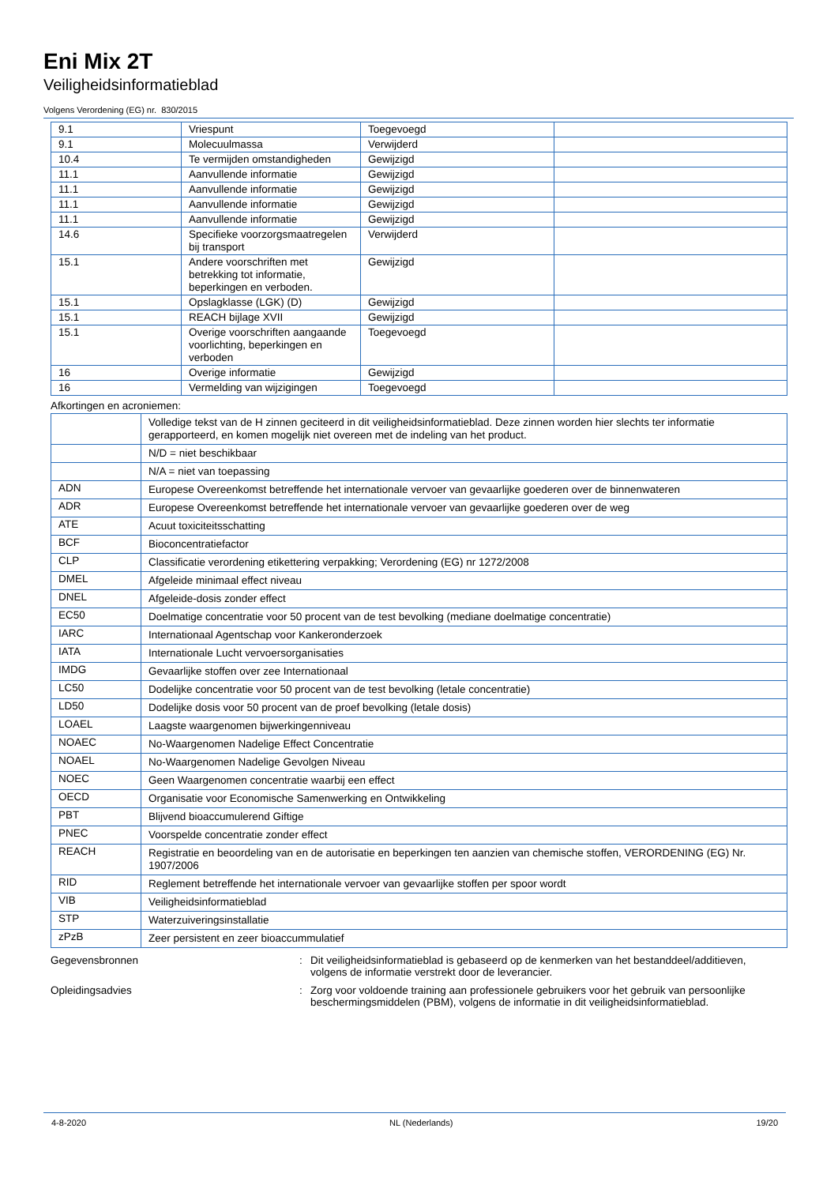Eni Mix 2T
Veiligheidsinformatieblad
Volgens Verordening (EG) nr. 830/2015
| 9.1 | Vriespunt | Toegevoegd | |
| 9.1 | Molecuulmassa | Verwijderd | |
| 10.4 | Te vermijden omstandigheden | Gewijzigd | |
| 11.1 | Aanvullende informatie | Gewijzigd | |
| 11.1 | Aanvullende informatie | Gewijzigd | |
| 11.1 | Aanvullende informatie | Gewijzigd | |
| 11.1 | Aanvullende informatie | Gewijzigd | |
| 14.6 | Specifieke voorzorgsmaatregelen bij transport | Verwijderd | |
| 15.1 | Andere voorschriften met betrekking tot informatie, beperkingen en verboden. | Gewijzigd | |
| 15.1 | Opslagklasse (LGK) (D) | Gewijzigd | |
| 15.1 | REACH bijlage XVII | Gewijzigd | |
| 15.1 | Overige voorschriften aangaande voorlichting, beperkingen en verboden | Toegevoegd | |
| 16 | Overige informatie | Gewijzigd | |
| 16 | Vermelding van wijzigingen | Toegevoegd | |
Afkortingen en acroniemen:
| | Volledige tekst van de H zinnen geciteerd in dit veiligheidsinformatieblad. Deze zinnen worden hier slechts ter informatie gerapporteerd, en komen mogelijk niet overeen met de indeling van het product. |
| | N/D = niet beschikbaar |
| | N/A = niet van toepassing |
| ADN | Europese Overeenkomst betreffende het internationale vervoer van gevaarlijke goederen over de binnenwateren |
| ADR | Europese Overeenkomst betreffende het internationale vervoer van gevaarlijke goederen over de weg |
| ATE | Acuut toxiciteitsschatting |
| BCF | Bioconcentratiefactor |
| CLP | Classificatie verordening etikettering verpakking; Verordening (EG) nr 1272/2008 |
| DMEL | Afgeleide minimaal effect niveau |
| DNEL | Afgeleide-dosis zonder effect |
| EC50 | Doelmatige concentratie voor 50 procent van de test bevolking (mediane doelmatige concentratie) |
| IARC | Internationaal Agentschap voor Kankeronderzoek |
| IATA | Internationale Lucht vervoersorganisaties |
| IMDG | Gevaarlijke stoffen over zee Internationaal |
| LC50 | Dodelijke concentratie voor 50 procent van de test bevolking (letale concentratie) |
| LD50 | Dodelijke dosis voor 50 procent van de proef bevolking (letale dosis) |
| LOAEL | Laagste waargenomen bijwerkingenniveau |
| NOAEC | No-Waargenomen Nadelige Effect Concentratie |
| NOAEL | No-Waargenomen Nadelige Gevolgen Niveau |
| NOEC | Geen Waargenomen concentratie waarbij een effect |
| OECD | Organisatie voor Economische Samenwerking en Ontwikkeling |
| PBT | Blijvend bioaccumulerend Giftige |
| PNEC | Voorspelde concentratie zonder effect |
| REACH | Registratie en beoordeling van en de autorisatie en beperkingen ten aanzien van chemische stoffen, VERORDENING (EG) Nr. 1907/2006 |
| RID | Reglement betreffende het internationale vervoer van gevaarlijke stoffen per spoor wordt |
| VIB | Veiligheidsinformatieblad |
| STP | Waterzuiveringsinstallatie |
| zPzB | Zeer persistent en zeer bioaccummulatief |
Gegevensbronnen : Dit veiligheidsinformatieblad is gebaseerd op de kenmerken van het bestanddeel/additieven, volgens de informatie verstrekt door de leverancier.
Opleidingsadvies : Zorg voor voldoende training aan professionele gebruikers voor het gebruik van persoonlijke beschermingsmiddelen (PBM), volgens de informatie in dit veiligheidsinformatieblad.
4-8-2020 NL (Nederlands) 19/20